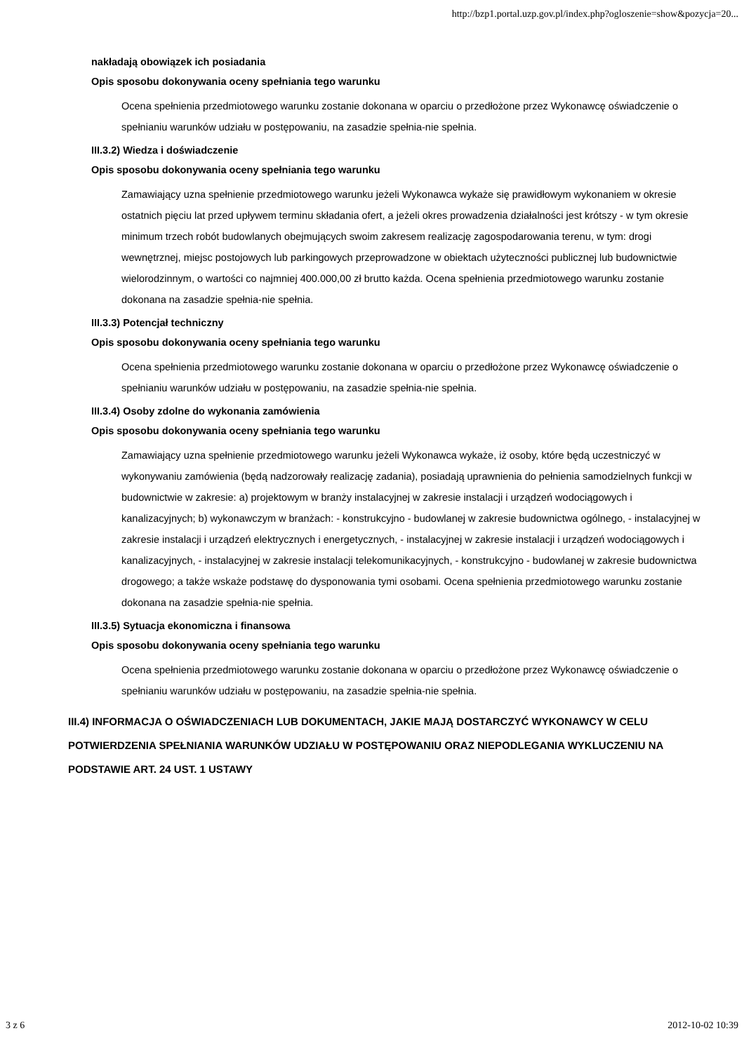http://bzp1.portal.uzp.gov.pl/index.php?ogloszenie=show&pozycja=20...
nakładają obowiązek ich posiadania
Opis sposobu dokonywania oceny spełniania tego warunku
Ocena spełnienia przedmiotowego warunku zostanie dokonana w oparciu o przedłożone przez Wykonawcę oświadczenie o spełnianiu warunków udziału w postępowaniu, na zasadzie spełnia-nie spełnia.
III.3.2) Wiedza i doświadczenie
Opis sposobu dokonywania oceny spełniania tego warunku
Zamawiający uzna spełnienie przedmiotowego warunku jeżeli Wykonawca wykaże się prawidłowym wykonaniem w okresie ostatnich pięciu lat przed upływem terminu składania ofert, a jeżeli okres prowadzenia działalności jest krótszy - w tym okresie minimum trzech robót budowlanych obejmujących swoim zakresem realizację zagospodarowania terenu, w tym: drogi wewnętrznej, miejsc postojowych lub parkingowych przeprowadzone w obiektach użyteczności publicznej lub budownictwie wielorodzinnym, o wartości co najmniej 400.000,00 zł brutto każda. Ocena spełnienia przedmiotowego warunku zostanie dokonana na zasadzie spełnia-nie spełnia.
III.3.3) Potencjał techniczny
Opis sposobu dokonywania oceny spełniania tego warunku
Ocena spełnienia przedmiotowego warunku zostanie dokonana w oparciu o przedłożone przez Wykonawcę oświadczenie o spełnianiu warunków udziału w postępowaniu, na zasadzie spełnia-nie spełnia.
III.3.4) Osoby zdolne do wykonania zamówienia
Opis sposobu dokonywania oceny spełniania tego warunku
Zamawiający uzna spełnienie przedmiotowego warunku jeżeli Wykonawca wykaże, iż osoby, które będą uczestniczyć w wykonywaniu zamówienia (będą nadzorowały realizację zadania), posiadają uprawnienia do pełnienia samodzielnych funkcji w budownictwie w zakresie: a) projektowym w branży instalacyjnej w zakresie instalacji i urządzeń wodociągowych i kanalizacyjnych; b) wykonawczym w branżach: - konstrukcyjno - budowlanej w zakresie budownictwa ogólnego, - instalacyjnej w zakresie instalacji i urządzeń elektrycznych i energetycznych, - instalacyjnej w zakresie instalacji i urządzeń wodociągowych i kanalizacyjnych, - instalacyjnej w zakresie instalacji telekomunikacyjnych, - konstrukcyjno - budowlanej w zakresie budownictwa drogowego; a także wskaże podstawę do dysponowania tymi osobami. Ocena spełnienia przedmiotowego warunku zostanie dokonana na zasadzie spełnia-nie spełnia.
III.3.5) Sytuacja ekonomiczna i finansowa
Opis sposobu dokonywania oceny spełniania tego warunku
Ocena spełnienia przedmiotowego warunku zostanie dokonana w oparciu o przedłożone przez Wykonawcę oświadczenie o spełnianiu warunków udziału w postępowaniu, na zasadzie spełnia-nie spełnia.
III.4) INFORMACJA O OŚWIADCZENIACH LUB DOKUMENTACH, JAKIE MAJĄ DOSTARCZYĆ WYKONAWCY W CELU POTWIERDZENIA SPEŁNIANIA WARUNKÓW UDZIAŁU W POSTĘPOWANIU ORAZ NIEPODLEGANIA WYKLUCZENIU NA PODSTAWIE ART. 24 UST. 1 USTAWY
3 z 6 2012-10-02 10:39